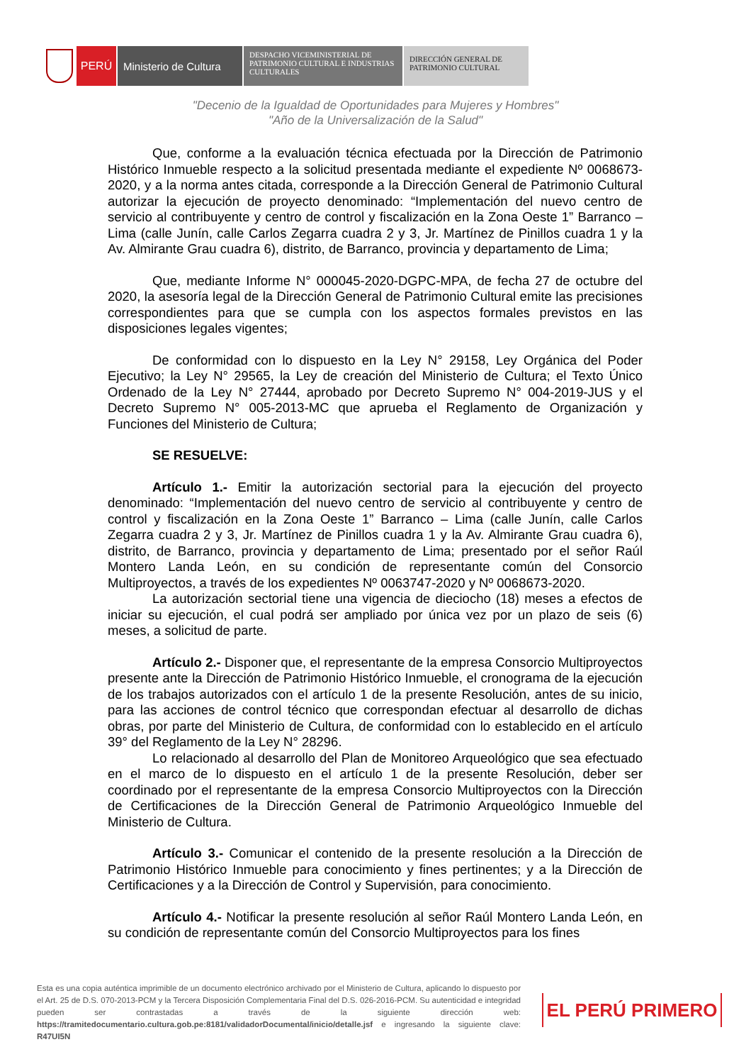PERÚ Ministerio de Cultura
DESPACHO VICEMINISTERIAL DE PATRIMONIO CULTURAL E INDUSTRIAS CULTURALES
DIRECCIÓN GENERAL DE PATRIMONIO CULTURAL
"Decenio de la Igualdad de Oportunidades para Mujeres y Hombres"
"Año de la Universalización de la Salud"
Que, conforme a la evaluación técnica efectuada por la Dirección de Patrimonio Histórico Inmueble respecto a la solicitud presentada mediante el expediente Nº 0068673-2020, y a la norma antes citada, corresponde a la Dirección General de Patrimonio Cultural autorizar la ejecución de proyecto denominado: “Implementación del nuevo centro de servicio al contribuyente y centro de control y fiscalización en la Zona Oeste 1” Barranco – Lima (calle Junín, calle Carlos Zegarra cuadra 2 y 3, Jr. Martínez de Pinillos cuadra 1 y la Av. Almirante Grau cuadra 6), distrito, de Barranco, provincia y departamento de Lima;
Que, mediante Informe N° 000045-2020-DGPC-MPA, de fecha 27 de octubre del 2020, la asesoría legal de la Dirección General de Patrimonio Cultural emite las precisiones correspondientes para que se cumpla con los aspectos formales previstos en las disposiciones legales vigentes;
De conformidad con lo dispuesto en la Ley N° 29158, Ley Orgánica del Poder Ejecutivo; la Ley N° 29565, la Ley de creación del Ministerio de Cultura; el Texto Único Ordenado de la Ley N° 27444, aprobado por Decreto Supremo N° 004-2019-JUS y el Decreto Supremo N° 005-2013-MC que aprueba el Reglamento de Organización y Funciones del Ministerio de Cultura;
SE RESUELVE:
Artículo 1.- Emitir la autorización sectorial para la ejecución del proyecto denominado: “Implementación del nuevo centro de servicio al contribuyente y centro de control y fiscalización en la Zona Oeste 1” Barranco – Lima (calle Junín, calle Carlos Zegarra cuadra 2 y 3, Jr. Martínez de Pinillos cuadra 1 y la Av. Almirante Grau cuadra 6), distrito, de Barranco, provincia y departamento de Lima; presentado por el señor Raúl Montero Landa León, en su condición de representante común del Consorcio Multiproyectos, a través de los expedientes Nº 0063747-2020 y Nº 0068673-2020.
La autorización sectorial tiene una vigencia de dieciocho (18) meses a efectos de iniciar su ejecución, el cual podrá ser ampliado por única vez por un plazo de seis (6) meses, a solicitud de parte.
Artículo 2.- Disponer que, el representante de la empresa Consorcio Multiproyectos presente ante la Dirección de Patrimonio Histórico Inmueble, el cronograma de la ejecución de los trabajos autorizados con el artículo 1 de la presente Resolución, antes de su inicio, para las acciones de control técnico que correspondan efectuar al desarrollo de dichas obras, por parte del Ministerio de Cultura, de conformidad con lo establecido en el artículo 39° del Reglamento de la Ley N° 28296.
Lo relacionado al desarrollo del Plan de Monitoreo Arqueológico que sea efectuado en el marco de lo dispuesto en el artículo 1 de la presente Resolución, deber ser coordinado por el representante de la empresa Consorcio Multiproyectos con la Dirección de Certificaciones de la Dirección General de Patrimonio Arqueológico Inmueble del Ministerio de Cultura.
Artículo 3.- Comunicar el contenido de la presente resolución a la Dirección de Patrimonio Histórico Inmueble para conocimiento y fines pertinentes; y a la Dirección de Certificaciones y a la Dirección de Control y Supervisión, para conocimiento.
Artículo 4.- Notificar la presente resolución al señor Raúl Montero Landa León, en su condición de representante común del Consorcio Multiproyectos para los fines
Esta es una copia auténtica imprimible de un documento electrónico archivado por el Ministerio de Cultura, aplicando lo dispuesto por el Art. 25 de D.S. 070-2013-PCM y la Tercera Disposición Complementaria Final del D.S. 026-2016-PCM. Su autenticidad e integridad pueden ser contrastadas a través de la siguiente dirección web: https://tramitedocumentario.cultura.gob.pe:8181/validadorDocumental/inicio/detalle.jsf e ingresando la siguiente clave: R47UI5N
EL PERÚ PRIMERO